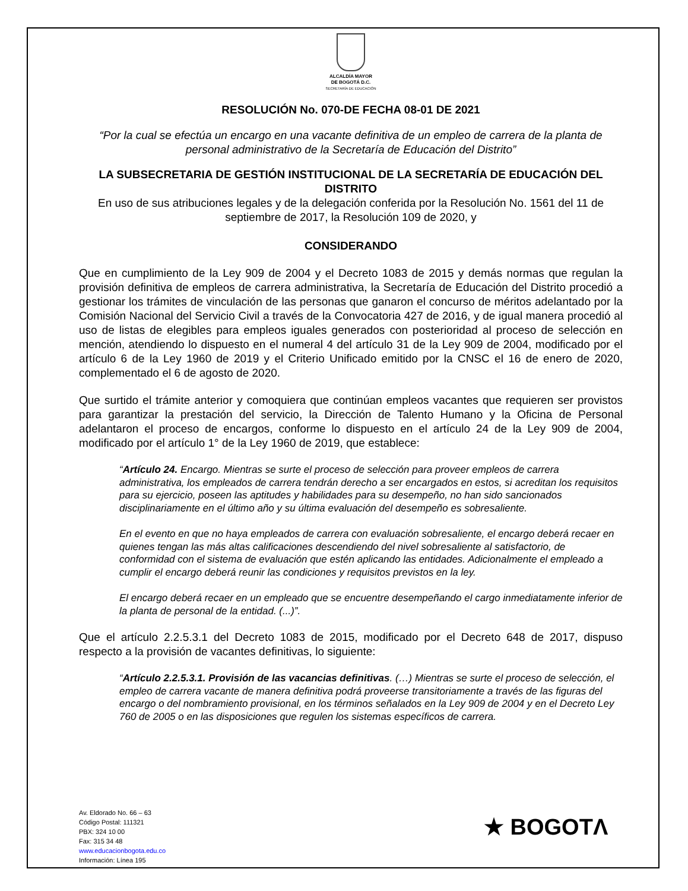ALCALDÍA MAYOR
DE BOGOTÁ D.C.
SECRETARÍA DE EDUCACIÓN
RESOLUCIÓN No. 070-DE FECHA 08-01 DE 2021
“Por la cual se efectúa un encargo en una vacante definitiva de un empleo de carrera de la planta de personal administrativo de la Secretaría de Educación del Distrito”
LA SUBSECRETARIA DE GESTIÓN INSTITUCIONAL DE LA SECRETARÍA DE EDUCACIÓN DEL DISTRITO
En uso de sus atribuciones legales y de la delegación conferida por la Resolución No. 1561 del 11 de septiembre de 2017, la Resolución 109 de 2020, y
CONSIDERANDO
Que en cumplimiento de la Ley 909 de 2004 y el Decreto 1083 de 2015 y demás normas que regulan la provisión definitiva de empleos de carrera administrativa, la Secretaría de Educación del Distrito procedió a gestionar los trámites de vinculación de las personas que ganaron el concurso de méritos adelantado por la Comisión Nacional del Servicio Civil a través de la Convocatoria 427 de 2016, y de igual manera procedió al uso de listas de elegibles para empleos iguales generados con posterioridad al proceso de selección en mención, atendiendo lo dispuesto en el numeral 4 del artículo 31 de la Ley 909 de 2004, modificado por el artículo 6 de la Ley 1960 de 2019 y el Criterio Unificado emitido por la CNSC el 16 de enero de 2020, complementado el 6 de agosto de 2020.
Que surtido el trámite anterior y comoquiera que continúan empleos vacantes que requieren ser provistos para garantizar la prestación del servicio, la Dirección de Talento Humano y la Oficina de Personal adelantaron el proceso de encargos, conforme lo dispuesto en el artículo 24 de la Ley 909 de 2004, modificado por el artículo 1° de la Ley 1960 de 2019, que establece:
“Artículo 24. Encargo. Mientras se surte el proceso de selección para proveer empleos de carrera administrativa, los empleados de carrera tendrán derecho a ser encargados en estos, si acreditan los requisitos para su ejercicio, poseen las aptitudes y habilidades para su desempeño, no han sido sancionados disciplinariamente en el último año y su última evaluación del desempeño es sobresaliente.
En el evento en que no haya empleados de carrera con evaluación sobresaliente, el encargo deberá recaer en quienes tengan las más altas calificaciones descendiendo del nivel sobresaliente al satisfactorio, de conformidad con el sistema de evaluación que estén aplicando las entidades. Adicionalmente el empleado a cumplir el encargo deberá reunir las condiciones y requisitos previstos en la ley.
El encargo deberá recaer en un empleado que se encuentre desempeñando el cargo inmediatamente inferior de la planta de personal de la entidad. (...)”.
Que el artículo 2.2.5.3.1 del Decreto 1083 de 2015, modificado por el Decreto 648 de 2017, dispuso respecto a la provisión de vacantes definitivas, lo siguiente:
“Artículo 2.2.5.3.1. Provisión de las vacancias definitivas. (…) Mientras se surte el proceso de selección, el empleo de carrera vacante de manera definitiva podrá proveerse transitoriamente a través de las figuras del encargo o del nombramiento provisional, en los términos señalados en la Ley 909 de 2004 y en el Decreto Ley 760 de 2005 o en las disposiciones que regulen los sistemas específicos de carrera.
Av. Eldorado No. 66 – 63
Código Postal: 111321
PBX: 324 10 00
Fax: 315 34 48
www.educacionbogota.edu.co
Información: Línea 195
★ BOGOTΛ